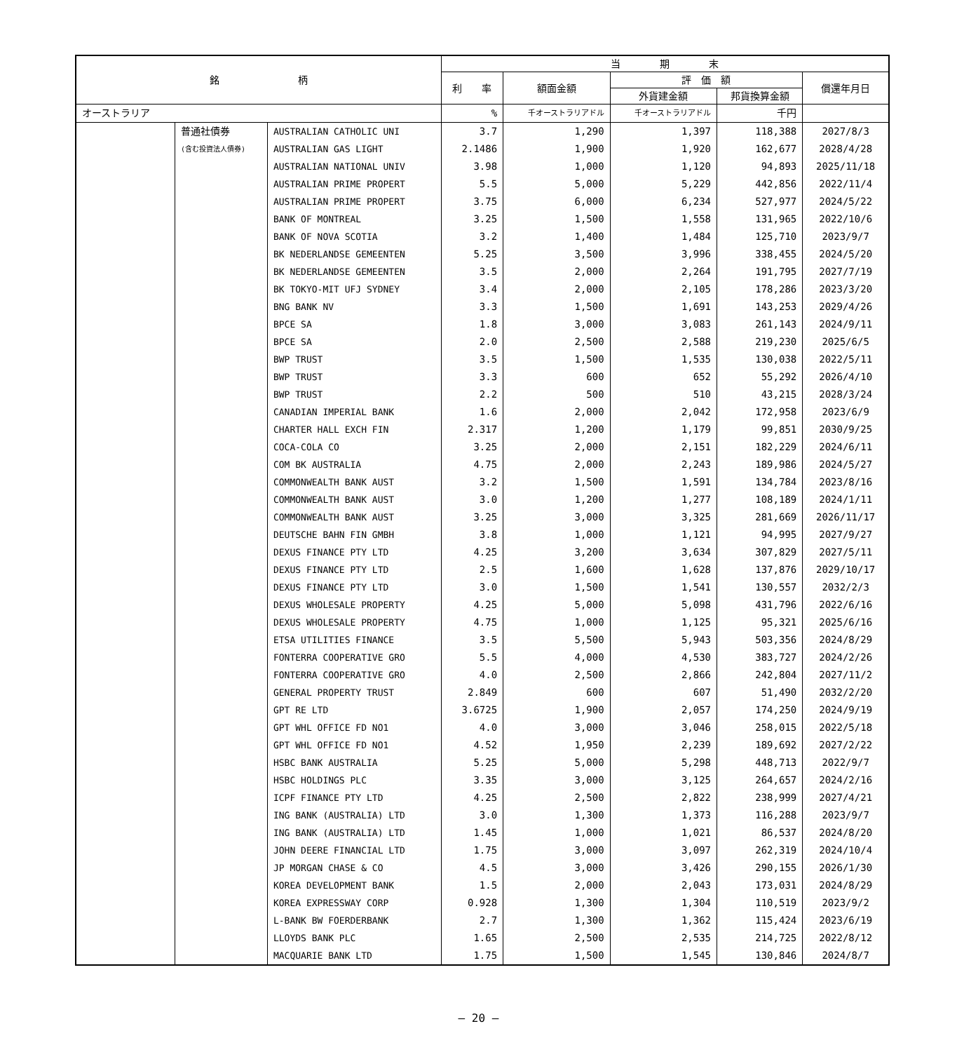| 銘 柄 | | | 当 期 末 | | | | |
| --- | --- | --- | --- | --- | --- | --- | --- |
| | | | 利 率 | 額面金額 | 評 価 額 | | 償還年月日 |
| | | | | | 外貨建金額 | 邦貨換算金額 | |
| オーストラリア | | | % | 千オーストラリアドル | 千オーストラリアドル | 千円 | |
| | 普通社債券 | AUSTRALIAN CATHOLIC UNI | 3.7 | 1,290 | 1,397 | 118,388 | 2027/8/3 |
| | (含む投資法人債券) | AUSTRALIAN GAS LIGHT | 2.1486 | 1,900 | 1,920 | 162,677 | 2028/4/28 |
| | | AUSTRALIAN NATIONAL UNIV | 3.98 | 1,000 | 1,120 | 94,893 | 2025/11/18 |
| | | AUSTRALIAN PRIME PROPERT | 5.5 | 5,000 | 5,229 | 442,856 | 2022/11/4 |
| | | AUSTRALIAN PRIME PROPERT | 3.75 | 6,000 | 6,234 | 527,977 | 2024/5/22 |
| | | BANK OF MONTREAL | 3.25 | 1,500 | 1,558 | 131,965 | 2022/10/6 |
| | | BANK OF NOVA SCOTIA | 3.2 | 1,400 | 1,484 | 125,710 | 2023/9/7 |
| | | BK NEDERLANDSE GEMEENTEN | 5.25 | 3,500 | 3,996 | 338,455 | 2024/5/20 |
| | | BK NEDERLANDSE GEMEENTEN | 3.5 | 2,000 | 2,264 | 191,795 | 2027/7/19 |
| | | BK TOKYO-MIT UFJ SYDNEY | 3.4 | 2,000 | 2,105 | 178,286 | 2023/3/20 |
| | | BNG BANK NV | 3.3 | 1,500 | 1,691 | 143,253 | 2029/4/26 |
| | | BPCE SA | 1.8 | 3,000 | 3,083 | 261,143 | 2024/9/11 |
| | | BPCE SA | 2.0 | 2,500 | 2,588 | 219,230 | 2025/6/5 |
| | | BWP TRUST | 3.5 | 1,500 | 1,535 | 130,038 | 2022/5/11 |
| | | BWP TRUST | 3.3 | 600 | 652 | 55,292 | 2026/4/10 |
| | | BWP TRUST | 2.2 | 500 | 510 | 43,215 | 2028/3/24 |
| | | CANADIAN IMPERIAL BANK | 1.6 | 2,000 | 2,042 | 172,958 | 2023/6/9 |
| | | CHARTER HALL EXCH FIN | 2.317 | 1,200 | 1,179 | 99,851 | 2030/9/25 |
| | | COCA-COLA CO | 3.25 | 2,000 | 2,151 | 182,229 | 2024/6/11 |
| | | COM BK AUSTRALIA | 4.75 | 2,000 | 2,243 | 189,986 | 2024/5/27 |
| | | COMMONWEALTH BANK AUST | 3.2 | 1,500 | 1,591 | 134,784 | 2023/8/16 |
| | | COMMONWEALTH BANK AUST | 3.0 | 1,200 | 1,277 | 108,189 | 2024/1/11 |
| | | COMMONWEALTH BANK AUST | 3.25 | 3,000 | 3,325 | 281,669 | 2026/11/17 |
| | | DEUTSCHE BAHN FIN GMBH | 3.8 | 1,000 | 1,121 | 94,995 | 2027/9/27 |
| | | DEXUS FINANCE PTY LTD | 4.25 | 3,200 | 3,634 | 307,829 | 2027/5/11 |
| | | DEXUS FINANCE PTY LTD | 2.5 | 1,600 | 1,628 | 137,876 | 2029/10/17 |
| | | DEXUS FINANCE PTY LTD | 3.0 | 1,500 | 1,541 | 130,557 | 2032/2/3 |
| | | DEXUS WHOLESALE PROPERTY | 4.25 | 5,000 | 5,098 | 431,796 | 2022/6/16 |
| | | DEXUS WHOLESALE PROPERTY | 4.75 | 1,000 | 1,125 | 95,321 | 2025/6/16 |
| | | ETSA UTILITIES FINANCE | 3.5 | 5,500 | 5,943 | 503,356 | 2024/8/29 |
| | | FONTERRA COOPERATIVE GRO | 5.5 | 4,000 | 4,530 | 383,727 | 2024/2/26 |
| | | FONTERRA COOPERATIVE GRO | 4.0 | 2,500 | 2,866 | 242,804 | 2027/11/2 |
| | | GENERAL PROPERTY TRUST | 2.849 | 600 | 607 | 51,490 | 2032/2/20 |
| | | GPT RE LTD | 3.6725 | 1,900 | 2,057 | 174,250 | 2024/9/19 |
| | | GPT WHL OFFICE FD NO1 | 4.0 | 3,000 | 3,046 | 258,015 | 2022/5/18 |
| | | GPT WHL OFFICE FD NO1 | 4.52 | 1,950 | 2,239 | 189,692 | 2027/2/22 |
| | | HSBC BANK AUSTRALIA | 5.25 | 5,000 | 5,298 | 448,713 | 2022/9/7 |
| | | HSBC HOLDINGS PLC | 3.35 | 3,000 | 3,125 | 264,657 | 2024/2/16 |
| | | ICPF FINANCE PTY LTD | 4.25 | 2,500 | 2,822 | 238,999 | 2027/4/21 |
| | | ING BANK (AUSTRALIA) LTD | 3.0 | 1,300 | 1,373 | 116,288 | 2023/9/7 |
| | | ING BANK (AUSTRALIA) LTD | 1.45 | 1,000 | 1,021 | 86,537 | 2024/8/20 |
| | | JOHN DEERE FINANCIAL LTD | 1.75 | 3,000 | 3,097 | 262,319 | 2024/10/4 |
| | | JP MORGAN CHASE & CO | 4.5 | 3,000 | 3,426 | 290,155 | 2026/1/30 |
| | | KOREA DEVELOPMENT BANK | 1.5 | 2,000 | 2,043 | 173,031 | 2024/8/29 |
| | | KOREA EXPRESSWAY CORP | 0.928 | 1,300 | 1,304 | 110,519 | 2023/9/2 |
| | | L-BANK BW FOERDERBANK | 2.7 | 1,300 | 1,362 | 115,424 | 2023/6/19 |
| | | LLOYDS BANK PLC | 1.65 | 2,500 | 2,535 | 214,725 | 2022/8/12 |
| | | MACQUARIE BANK LTD | 1.75 | 1,500 | 1,545 | 130,846 | 2024/8/7 |
― 20 ―